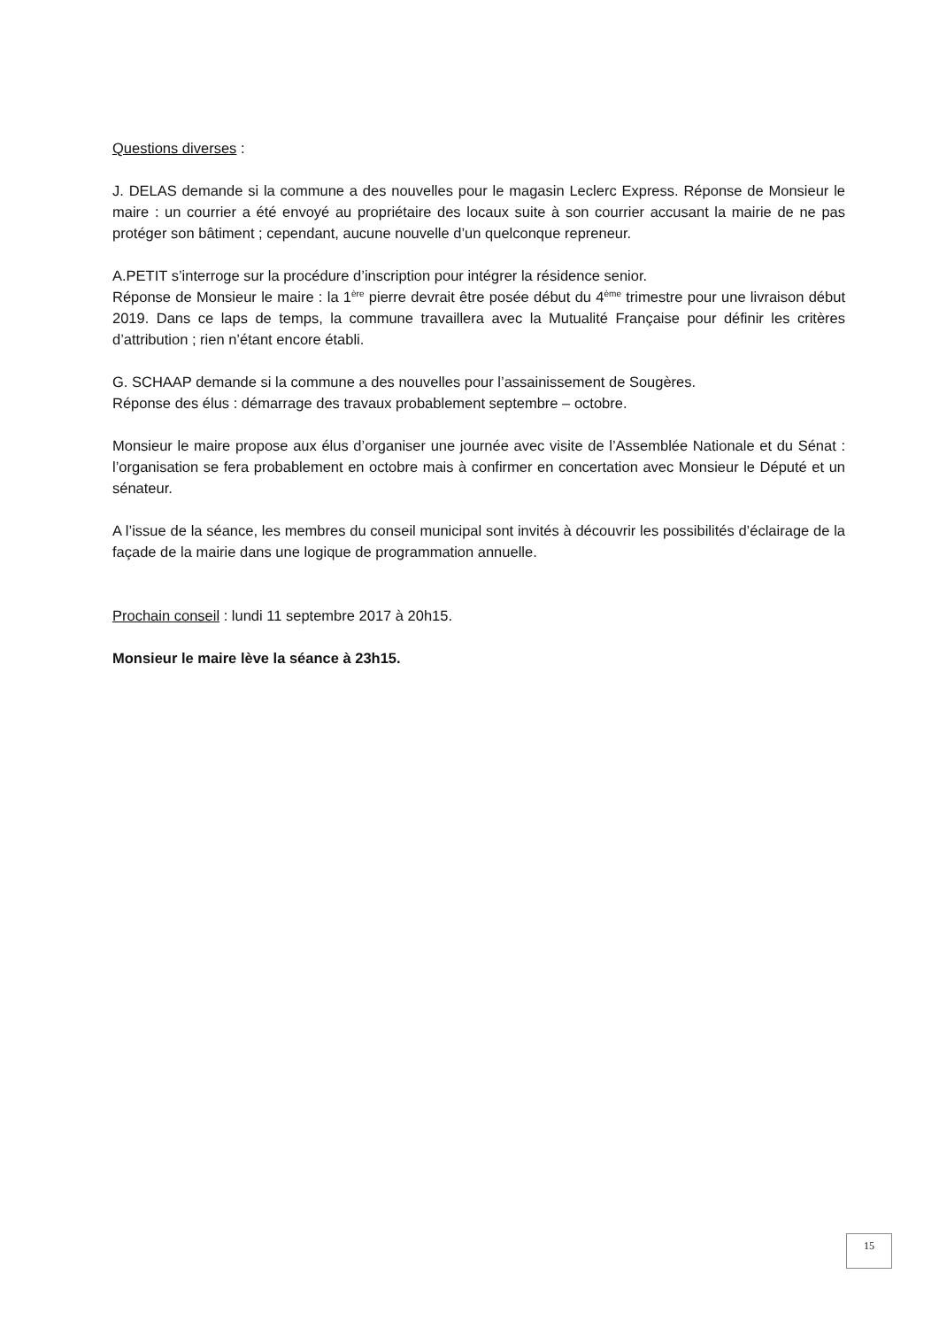Questions diverses :
J. DELAS demande si la commune a des nouvelles pour le magasin Leclerc Express. Réponse de Monsieur le maire : un courrier a été envoyé au propriétaire des locaux suite à son courrier accusant la mairie de ne pas protéger son bâtiment ; cependant, aucune nouvelle d’un quelconque repreneur.
A.PETIT s’interroge sur la procédure d’inscription pour intégrer la résidence senior.
Réponse de Monsieur le maire : la 1<sup>ère</sup> pierre devrait être posée début du 4<sup>ème</sup> trimestre pour une livraison début 2019. Dans ce laps de temps, la commune travaillera avec la Mutualité Française pour définir les critères d’attribution ; rien n’étant encore établi.
G. SCHAAP demande si la commune a des nouvelles pour l’assainissement de Sougères.
Réponse des élus : démarrage des travaux probablement septembre – octobre.
Monsieur le maire propose aux élus d’organiser une journée avec visite de l’Assemblée Nationale et du Sénat : l’organisation se fera probablement en octobre mais à confirmer en concertation avec Monsieur le Député et un sénateur.
A l’issue de la séance, les membres du conseil municipal sont invités à découvrir les possibilités d’éclairage de la façade de la mairie dans une logique de programmation annuelle.
Prochain conseil : lundi 11 septembre 2017 à 20h15.
Monsieur le maire lève la séance à 23h15.
15